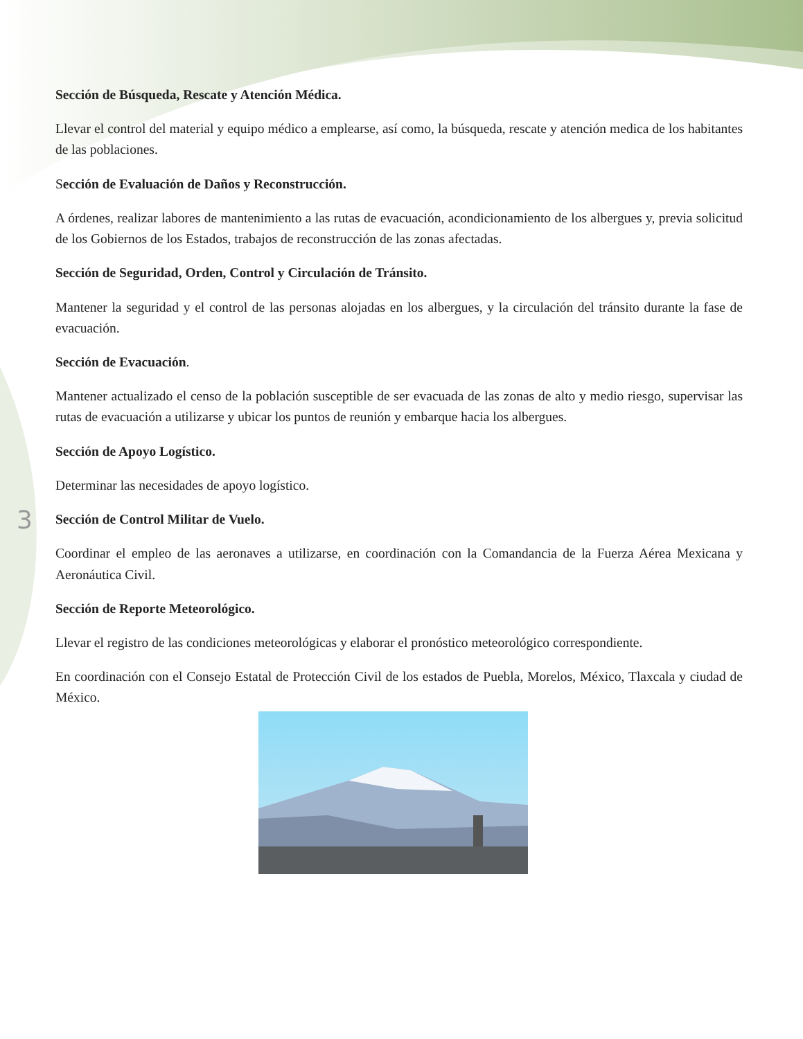3
Sección de Búsqueda, Rescate y Atención Médica.
Llevar el control del material y equipo médico a emplearse, así como, la búsqueda, rescate y atención medica de los habitantes de las poblaciones.
Sección de Evaluación de Daños y Reconstrucción.
A órdenes, realizar labores de mantenimiento a las rutas de evacuación, acondicionamiento de los albergues y, previa solicitud de los Gobiernos de los Estados, trabajos de reconstrucción de las zonas afectadas.
Sección de Seguridad, Orden, Control y Circulación de Tránsito.
Mantener la seguridad y el control de las personas alojadas en los albergues, y la circulación del tránsito durante la fase de evacuación.
Sección de Evacuación.
Mantener actualizado el censo de la población susceptible de ser evacuada de las zonas de alto y medio riesgo, supervisar las rutas de evacuación a utilizarse y ubicar los puntos de reunión y embarque hacia los albergues.
Sección de Apoyo Logístico.
Determinar las necesidades de apoyo logístico.
Sección de Control Militar de Vuelo.
Coordinar el empleo de las aeronaves a utilizarse, en coordinación con la Comandancia de la Fuerza Aérea Mexicana y Aeronáutica Civil.
Sección de Reporte Meteorológico.
Llevar el registro de las condiciones meteorológicas y elaborar el pronóstico meteorológico correspondiente.
En coordinación con el Consejo Estatal de Protección Civil de los estados de Puebla, Morelos, México, Tlaxcala y ciudad de México.